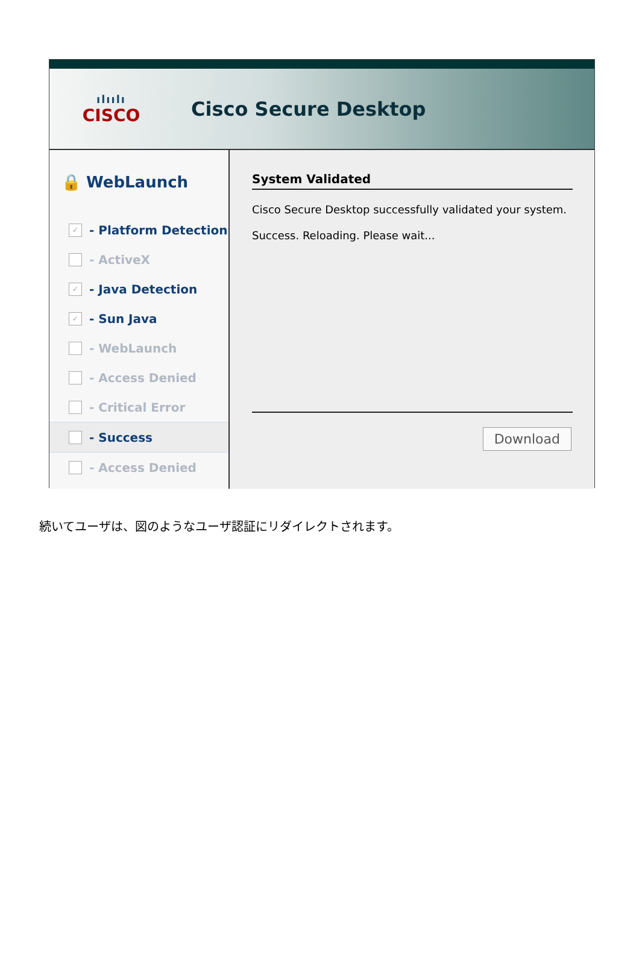ılıılı
CISCO
Cisco Secure Desktop
🔒 WebLaunch
✓ - Platform Detection
- ActiveX
✓ - Java Detection
✓ - Sun Java
- WebLaunch
- Access Denied
- Critical Error
- Success
- Access Denied
System Validated
Cisco Secure Desktop successfully validated your system.
Success. Reloading. Please wait...
Download
続いてユーザは、図のようなユーザ認証にリダイレクトされます。